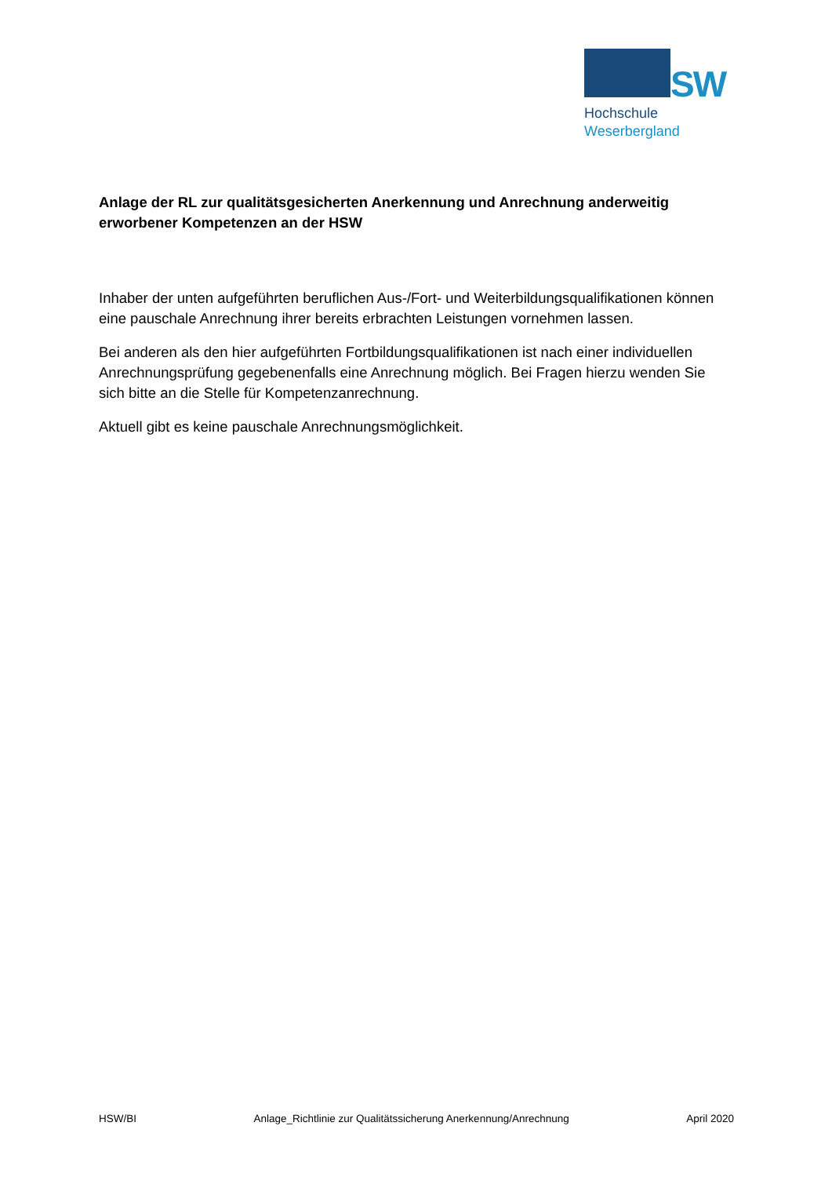SW
Hochschule
Weserbergland
Anlage der RL zur qualitätsgesicherten Anerkennung und Anrechnung anderweitig erworbener Kompetenzen an der HSW
Inhaber der unten aufgeführten beruflichen Aus-/Fort- und Weiterbildungsqualifikationen können eine pauschale Anrechnung ihrer bereits erbrachten Leistungen vornehmen lassen.
Bei anderen als den hier aufgeführten Fortbildungsqualifikationen ist nach einer individuellen Anrechnungsprüfung gegebenenfalls eine Anrechnung möglich. Bei Fragen hierzu wenden Sie sich bitte an die Stelle für Kompetenzanrechnung.
Aktuell gibt es keine pauschale Anrechnungsmöglichkeit.
HSW/BI Anlage_Richtlinie zur Qualitätssicherung Anerkennung/Anrechnung April 2020